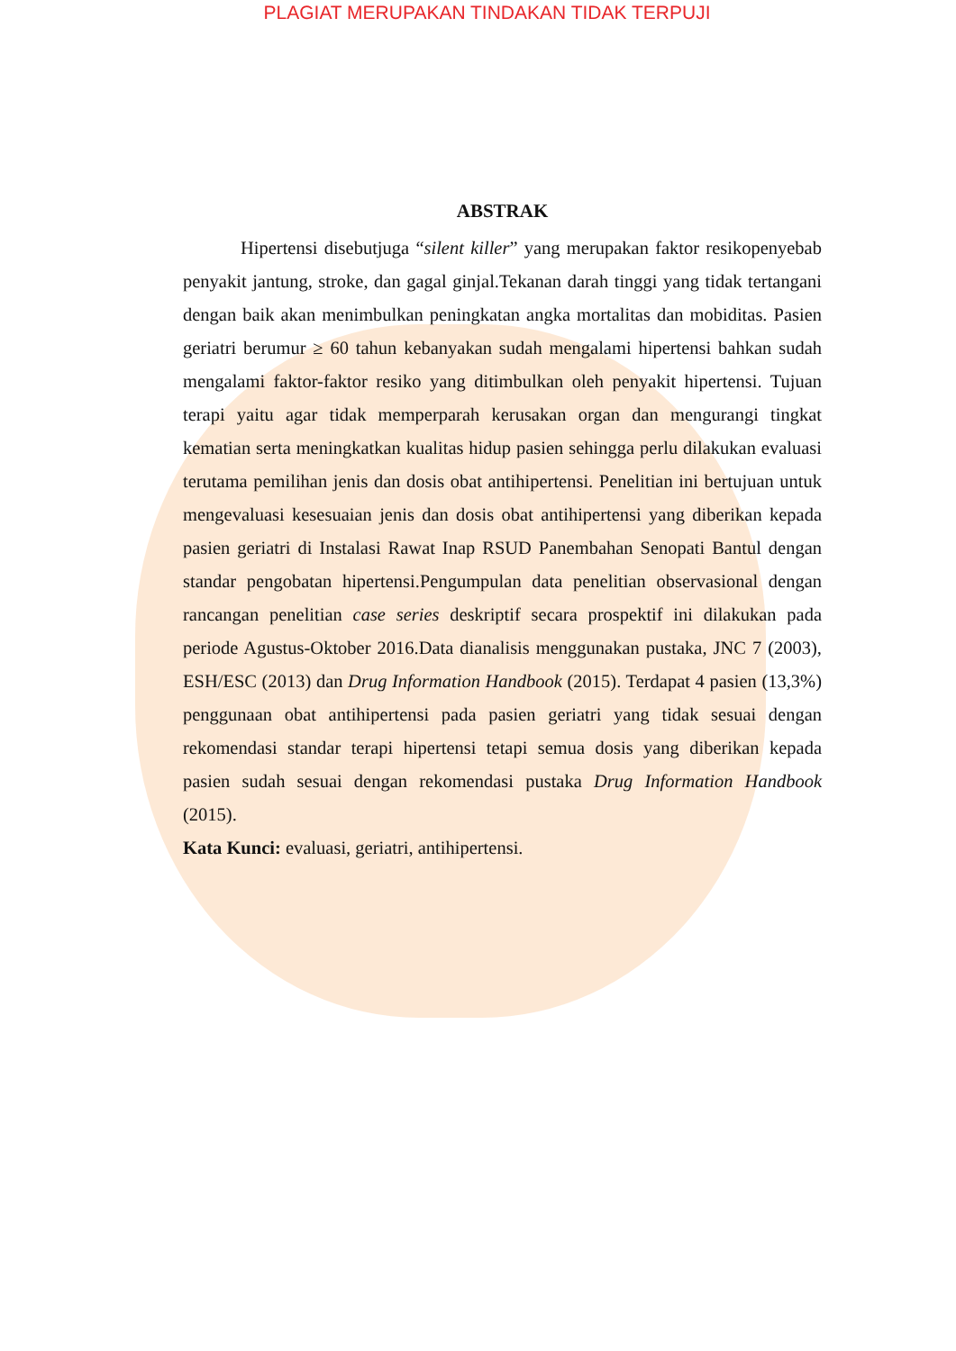PLAGIAT MERUPAKAN TINDAKAN TIDAK TERPUJI
ABSTRAK
Hipertensi disebutjuga “silent killer” yang merupakan faktor resikopenyebab penyakit jantung, stroke, dan gagal ginjal.Tekanan darah tinggi yang tidak tertangani dengan baik akan menimbulkan peningkatan angka mortalitas dan mobiditas. Pasien geriatri berumur ≥ 60 tahun kebanyakan sudah mengalami hipertensi bahkan sudah mengalami faktor-faktor resiko yang ditimbulkan oleh penyakit hipertensi. Tujuan terapi yaitu agar tidak memperparah kerusakan organ dan mengurangi tingkat kematian serta meningkatkan kualitas hidup pasien sehingga perlu dilakukan evaluasi terutama pemilihan jenis dan dosis obat antihipertensi. Penelitian ini bertujuan untuk mengevaluasi kesesuaian jenis dan dosis obat antihipertensi yang diberikan kepada pasien geriatri di Instalasi Rawat Inap RSUD Panembahan Senopati Bantul dengan standar pengobatan hipertensi.Pengumpulan data penelitian observasional dengan rancangan penelitian case series deskriptif secara prospektif ini dilakukan pada periode Agustus-Oktober 2016.Data dianalisis menggunakan pustaka, JNC 7 (2003), ESH/ESC (2013) dan Drug Information Handbook (2015). Terdapat 4 pasien (13,3%) penggunaan obat antihipertensi pada pasien geriatri yang tidak sesuai dengan rekomendasi standar terapi hipertensi tetapi semua dosis yang diberikan kepada pasien sudah sesuai dengan rekomendasi pustaka Drug Information Handbook (2015).
Kata Kunci: evaluasi, geriatri, antihipertensi.